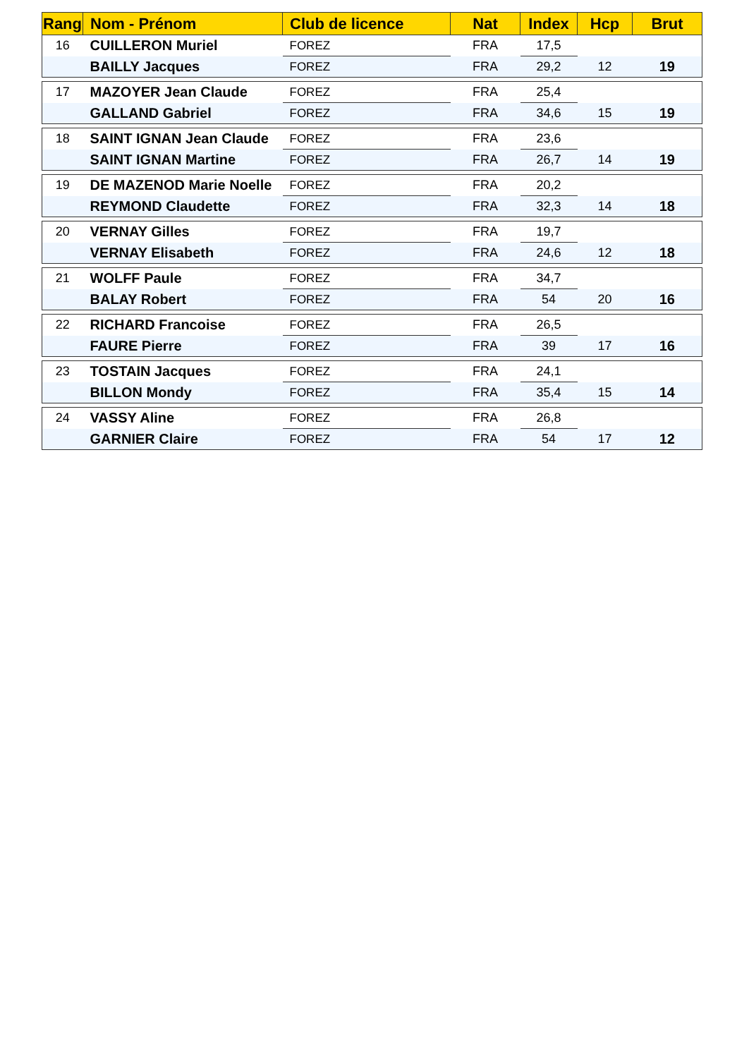| Rang | Nom - Prénom | Club de licence | Nat | Index | Hcp | Brut |
| --- | --- | --- | --- | --- | --- | --- |
| 16 | CUILLERON Muriel | FOREZ | FRA | 17,5 | | |
| | BAILLY Jacques | FOREZ | FRA | 29,2 | 12 | 19 |
| 17 | MAZOYER Jean Claude | FOREZ | FRA | 25,4 | | |
| | GALLAND Gabriel | FOREZ | FRA | 34,6 | 15 | 19 |
| 18 | SAINT IGNAN Jean Claude | FOREZ | FRA | 23,6 | | |
| | SAINT IGNAN Martine | FOREZ | FRA | 26,7 | 14 | 19 |
| 19 | DE MAZENOD Marie Noelle | FOREZ | FRA | 20,2 | | |
| | REYMOND Claudette | FOREZ | FRA | 32,3 | 14 | 18 |
| 20 | VERNAY Gilles | FOREZ | FRA | 19,7 | | |
| | VERNAY Elisabeth | FOREZ | FRA | 24,6 | 12 | 18 |
| 21 | WOLFF Paule | FOREZ | FRA | 34,7 | | |
| | BALAY Robert | FOREZ | FRA | 54 | 20 | 16 |
| 22 | RICHARD Francoise | FOREZ | FRA | 26,5 | | |
| | FAURE Pierre | FOREZ | FRA | 39 | 17 | 16 |
| 23 | TOSTAIN Jacques | FOREZ | FRA | 24,1 | | |
| | BILLON Mondy | FOREZ | FRA | 35,4 | 15 | 14 |
| 24 | VASSY Aline | FOREZ | FRA | 26,8 | | |
| | GARNIER Claire | FOREZ | FRA | 54 | 17 | 12 |